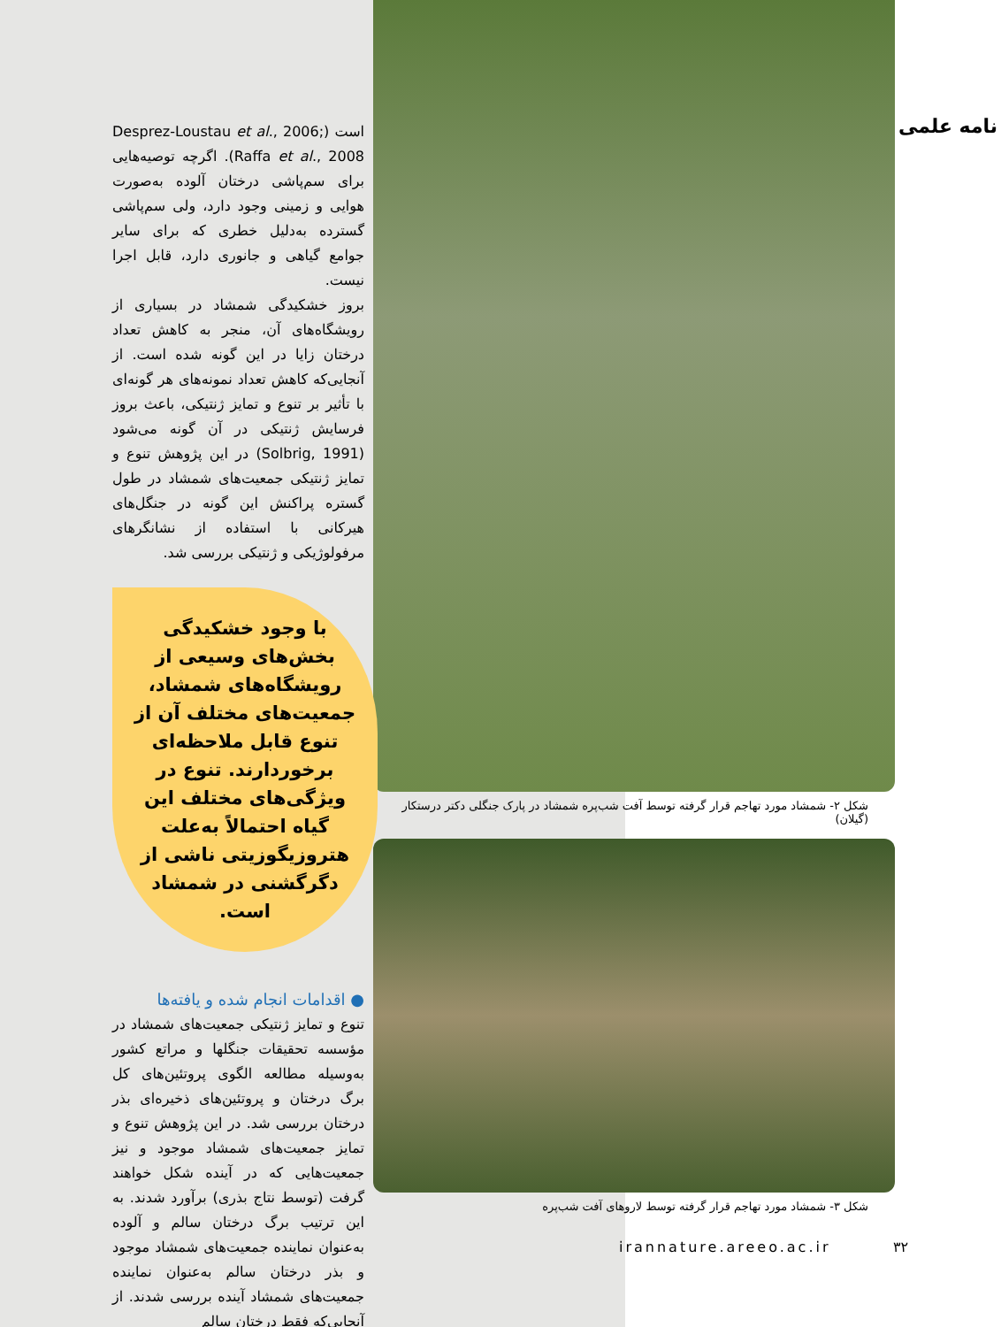نامه علمی
شکل ۲- شمشاد مورد تهاجم قرار گرفته توسط آفت شب‌پره شمشاد در پارک جنگلی دکتر درستکار (گیلان)
شکل ۳- شمشاد مورد تهاجم قرار گرفته توسط لاروهای آفت شب‌پره
است (Desprez-Loustau et al., 2006; Raffa et al., 2008). اگرچه توصیه‌هایی برای سم‌پاشی درختان آلوده به‌صورت هوایی و زمینی وجود دارد، ولی سم‌پاشی گسترده به‌دلیل خطری که برای سایر جوامع گیاهی و جانوری دارد، قابل اجرا نیست.
بروز خشکیدگی شمشاد در بسیاری از رویشگاه‌های آن، منجر به کاهش تعداد درختان زایا در این گونه شده است. از آنجایی‌که کاهش تعداد نمونه‌های هر گونه‌ای با تأثیر بر تنوع و تمایز ژنتیکی، باعث بروز فرسایش ژنتیکی در آن گونه می‌شود (Solbrig, 1991) در این پژوهش تنوع و تمایز ژنتیکی جمعیت‌های شمشاد در طول گستره پراکنش این گونه در جنگل‌های هیرکانی با استفاده از نشانگرهای مرفولوژیکی و ژنتیکی بررسی شد.
با وجود خشکیدگی بخش‌های وسیعی از رویشگاه‌های شمشاد، جمعیت‌های مختلف آن از تنوع قابل ملاحظه‌ای برخوردارند. تنوع در ویژگی‌های مختلف این گیاه احتمالاً به‌علت هتروزیگوزیتی ناشی از دگرگشنی در شمشاد است.
● اقدامات انجام شده و یافته‌ها
تنوع و تمایز ژنتیکی جمعیت‌های شمشاد در مؤسسه تحقیقات جنگلها و مراتع کشور به‌وسیله مطالعه الگوی پروتئین‌های کل برگ درختان و پروتئین‌های ذخیره‌ای بذر درختان بررسی شد. در این پژوهش تنوع و تمایز جمعیت‌های شمشاد موجود و نیز جمعیت‌هایی که در آینده شکل خواهند گرفت (توسط نتاج بذری) برآورد شدند. به این ترتیب برگ درختان سالم و آلوده به‌عنوان نماینده جمعیت‌های شمشاد موجود و بذر درختان سالم به‌عنوان نماینده جمعیت‌های شمشاد آینده بررسی شدند. از آنجایی‌که فقط درختان سالم
irannature.areeo.ac.ir ۳۲